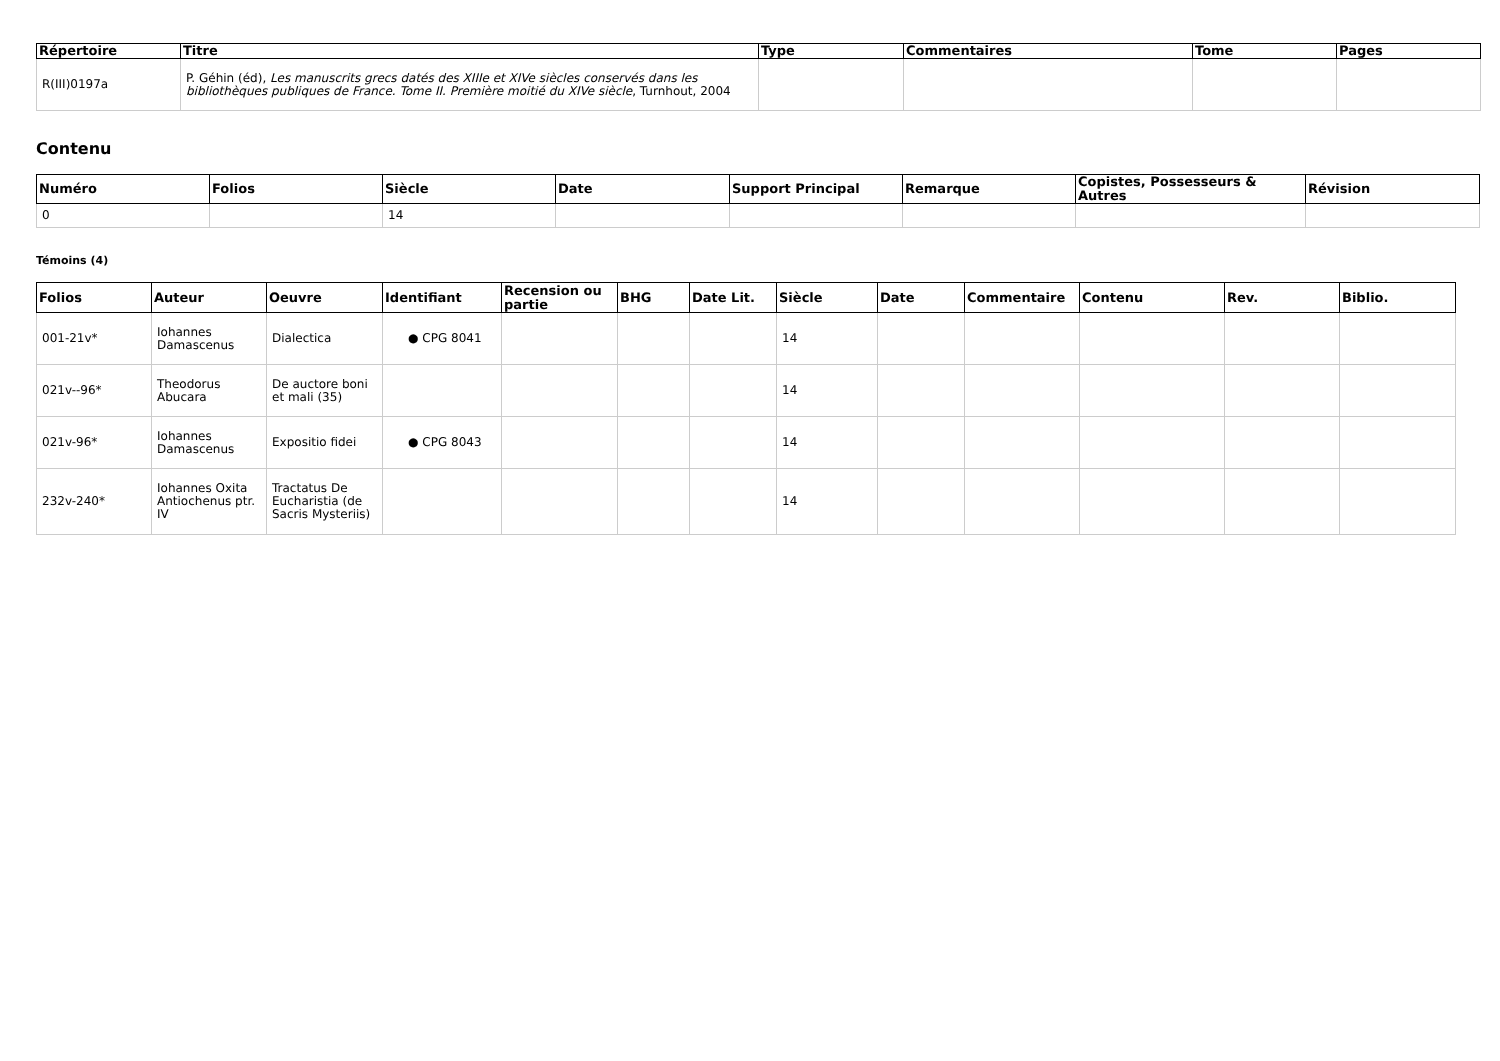| Répertoire | Titre | Type | Commentaires | Tome | Pages |
| --- | --- | --- | --- | --- | --- |
| R(III)0197a | P. Géhin (éd), Les manuscrits grecs datés des XIIIe et XIVe siècles conservés dans les bibliothèques publiques de France. Tome II. Première moitié du XIVe siècle , Turnhout, 2004 | | | | |
Contenu
| Numéro | Folios | Siècle | Date | Support Principal | Remarque | Copistes, Possesseurs & Autres | Révision |
| --- | --- | --- | --- | --- | --- | --- | --- |
| 0 | | 14 | | | | | |
Témoins (4)
| Folios | Auteur | Oeuvre | Identifiant | Recension ou partie | BHG | Date Lit. | Siècle | Date | Commentaire | Contenu | Rev. | Biblio. |
| --- | --- | --- | --- | --- | --- | --- | --- | --- | --- | --- | --- | --- |
| 001-21v* | Iohannes Damascenus | Dialectica | ● CPG 8041 | | | | 14 | | | | | |
| 021v--96* | Theodorus Abucara | De auctore boni et mali (35) | | | | | 14 | | | | | |
| 021v-96* | Iohannes Damascenus | Expositio fidei | ● CPG 8043 | | | | 14 | | | | | |
| 232v-240* | Iohannes Oxita Antiochenus ptr. IV | Tractatus De Eucharistia (de Sacris Mysteriis) | | | | | 14 | | | | | |